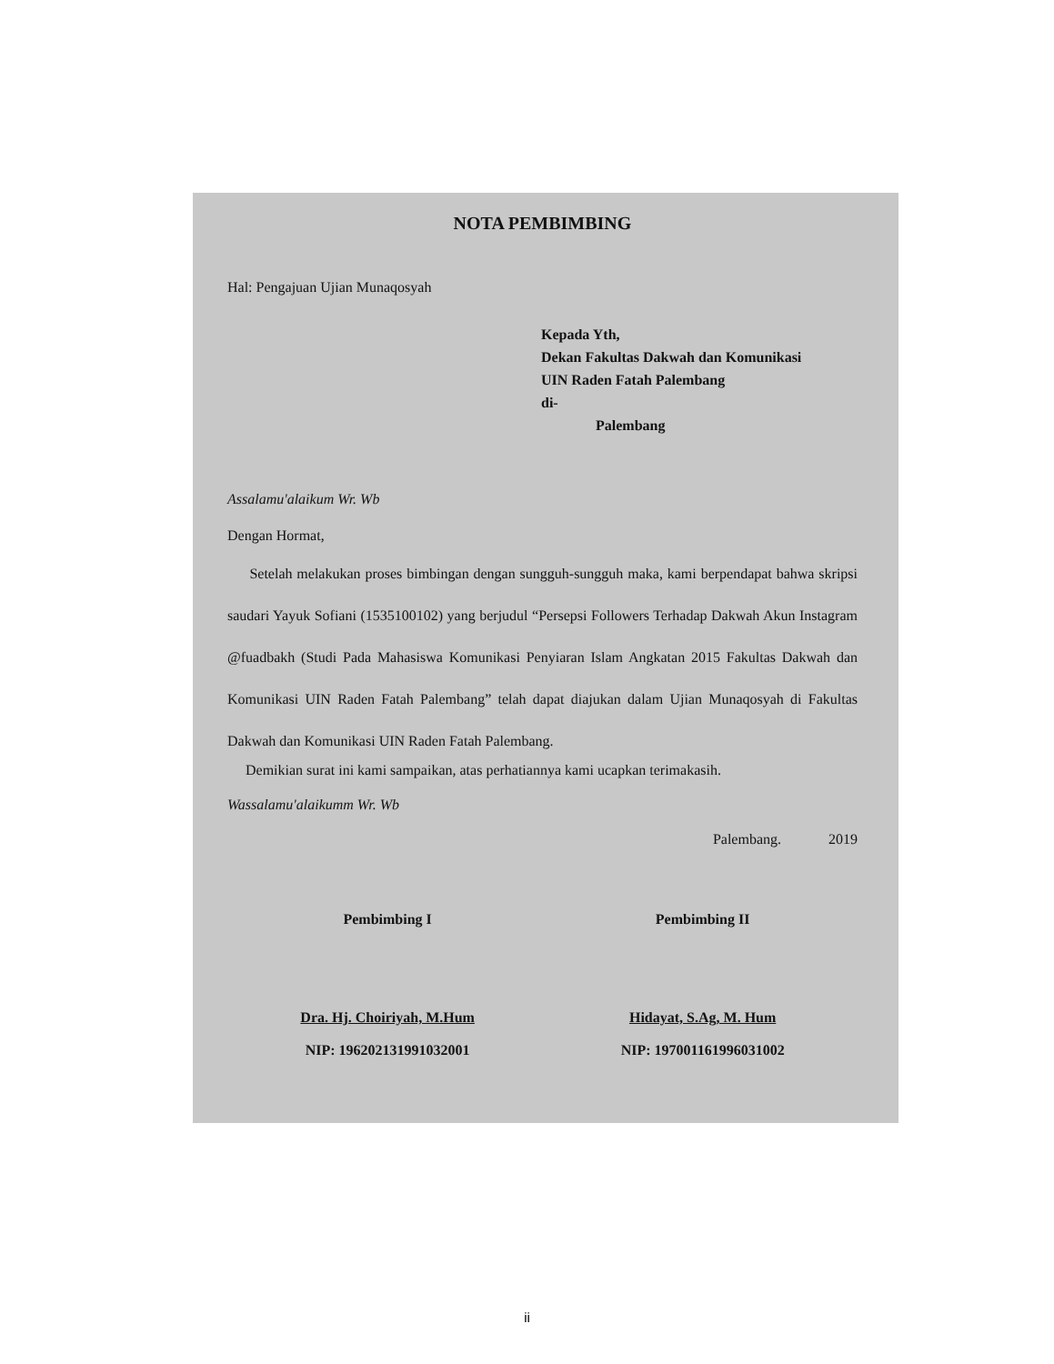NOTA PEMBIMBING
Hal: Pengajuan Ujian Munaqosyah
Kepada Yth,
Dekan Fakultas Dakwah dan Komunikasi
UIN Raden Fatah Palembang
di-
Palembang
Assalamu'alaikum Wr. Wb
Dengan Hormat,
Setelah melakukan proses bimbingan dengan sungguh-sungguh maka, kami berpendapat bahwa skripsi saudari Yayuk Sofiani (1535100102) yang berjudul “Persepsi Followers Terhadap Dakwah Akun Instagram @fuadbakh (Studi Pada Mahasiswa Komunikasi Penyiaran Islam Angkatan 2015 Fakultas Dakwah dan Komunikasi UIN Raden Fatah Palembang” telah dapat diajukan dalam Ujian Munaqosyah di Fakultas Dakwah dan Komunikasi UIN Raden Fatah Palembang.
Demikian surat ini kami sampaikan, atas perhatiannya kami ucapkan terimakasih.
Wassalamu'alaikumm Wr. Wb
Palembang. 2019
Pembimbing I
Dra. Hj. Choiriyah, M.Hum
NIP: 196202131991032001
Pembimbing II
Hidayat, S.Ag, M. Hum
NIP: 197001161996031002
ii